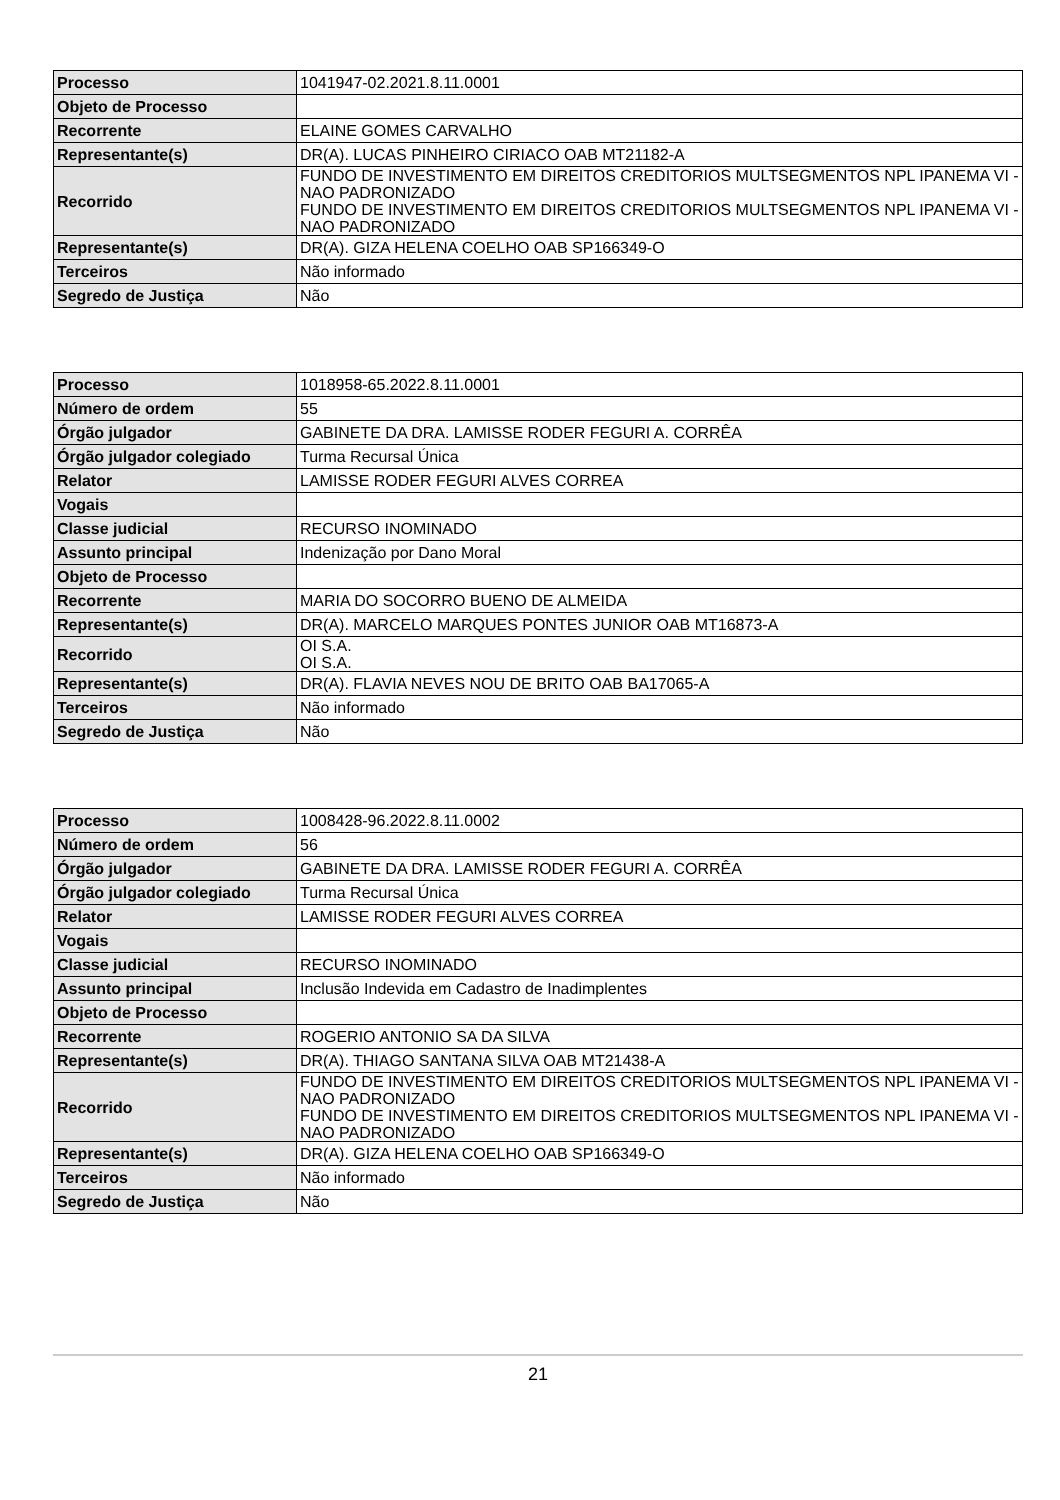| Processo | 1041947-02.2021.8.11.0001 |
| Objeto de Processo | |
| Recorrente | ELAINE GOMES CARVALHO |
| Representante(s) | DR(A). LUCAS PINHEIRO CIRIACO OAB MT21182-A |
| Recorrido | FUNDO DE INVESTIMENTO EM DIREITOS CREDITORIOS MULTSEGMENTOS NPL IPANEMA VI - NAO PADRONIZADO FUNDO DE INVESTIMENTO EM DIREITOS CREDITORIOS MULTSEGMENTOS NPL IPANEMA VI - NAO PADRONIZADO |
| Representante(s) | DR(A). GIZA HELENA COELHO OAB SP166349-O |
| Terceiros | Não informado |
| Segredo de Justiça | Não |
| Processo | 1018958-65.2022.8.11.0001 |
| Número de ordem | 55 |
| Órgão julgador | GABINETE DA DRA. LAMISSE RODER FEGURI A. CORRÊA |
| Órgão julgador colegiado | Turma Recursal Única |
| Relator | LAMISSE RODER FEGURI ALVES CORREA |
| Vogais | |
| Classe judicial | RECURSO INOMINADO |
| Assunto principal | Indenização por Dano Moral |
| Objeto de Processo | |
| Recorrente | MARIA DO SOCORRO BUENO DE ALMEIDA |
| Representante(s) | DR(A). MARCELO MARQUES PONTES JUNIOR OAB MT16873-A |
| Recorrido | OI S.A. OI S.A. |
| Representante(s) | DR(A). FLAVIA NEVES NOU DE BRITO OAB BA17065-A |
| Terceiros | Não informado |
| Segredo de Justiça | Não |
| Processo | 1008428-96.2022.8.11.0002 |
| Número de ordem | 56 |
| Órgão julgador | GABINETE DA DRA. LAMISSE RODER FEGURI A. CORRÊA |
| Órgão julgador colegiado | Turma Recursal Única |
| Relator | LAMISSE RODER FEGURI ALVES CORREA |
| Vogais | |
| Classe judicial | RECURSO INOMINADO |
| Assunto principal | Inclusão Indevida em Cadastro de Inadimplentes |
| Objeto de Processo | |
| Recorrente | ROGERIO ANTONIO SA DA SILVA |
| Representante(s) | DR(A). THIAGO SANTANA SILVA OAB MT21438-A |
| Recorrido | FUNDO DE INVESTIMENTO EM DIREITOS CREDITORIOS MULTSEGMENTOS NPL IPANEMA VI - NAO PADRONIZADO FUNDO DE INVESTIMENTO EM DIREITOS CREDITORIOS MULTSEGMENTOS NPL IPANEMA VI - NAO PADRONIZADO |
| Representante(s) | DR(A). GIZA HELENA COELHO OAB SP166349-O |
| Terceiros | Não informado |
| Segredo de Justiça | Não |
21